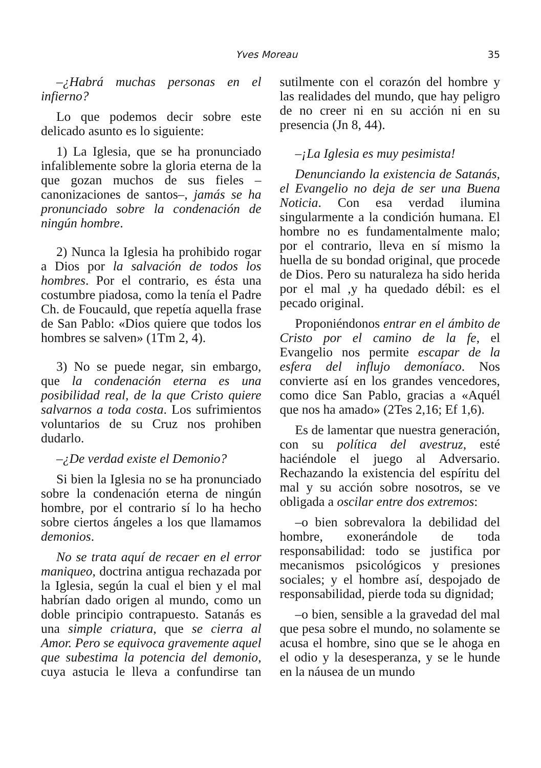Yves Moreau 35
–¿Habrá muchas personas en el infierno?
Lo que podemos decir sobre este delicado asunto es lo siguiente:
1) La Iglesia, que se ha pronunciado infaliblemente sobre la gloria eterna de la que gozan muchos de sus fieles –canonizaciones de santos–, jamás se ha pronunciado sobre la condenación de ningún hombre.
2) Nunca la Iglesia ha prohibido rogar a Dios por la salvación de todos los hombres. Por el contrario, es ésta una costumbre piadosa, como la tenía el Padre Ch. de Foucauld, que repetía aquella frase de San Pablo: «Dios quiere que todos los hombres se salven» (1Tm 2, 4).
3) No se puede negar, sin embargo, que la condenación eterna es una posibilidad real, de la que Cristo quiere salvarnos a toda costa. Los sufrimientos voluntarios de su Cruz nos prohiben dudarlo.
–¿De verdad existe el Demonio?
Si bien la Iglesia no se ha pronunciado sobre la condenación eterna de ningún hombre, por el contrario sí lo ha hecho sobre ciertos ángeles a los que llamamos demonios.
No se trata aquí de recaer en el error maniqueo, doctrina antigua rechazada por la Iglesia, según la cual el bien y el mal habrían dado origen al mundo, como un doble principio contrapuesto. Satanás es una simple criatura, que se cierra al Amor. Pero se equivoca gravemente aquel que subestima la potencia del demonio, cuya astucia le lleva a confundirse tan sutilmente con el corazón del hombre y las realidades del mundo, que hay peligro de no creer ni en su acción ni en su presencia (Jn 8, 44).
–¡La Iglesia es muy pesimista!
Denunciando la existencia de Satanás, el Evangelio no deja de ser una Buena Noticia. Con esa verdad ilumina singularmente a la condición humana. El hombre no es fundamentalmente malo; por el contrario, lleva en sí mismo la huella de su bondad original, que procede de Dios. Pero su naturaleza ha sido herida por el mal ,y ha quedado débil: es el pecado original.
Proponiéndonos entrar en el ámbito de Cristo por el camino de la fe, el Evangelio nos permite escapar de la esfera del influjo demoníaco. Nos convierte así en los grandes vencedores, como dice San Pablo, gracias a «Aquél que nos ha amado» (2Tes 2,16; Ef 1,6).
Es de lamentar que nuestra generación, con su política del avestruz, esté haciéndole el juego al Adversario. Rechazando la existencia del espíritu del mal y su acción sobre nosotros, se ve obligada a oscilar entre dos extremos:
–o bien sobrevalora la debilidad del hombre, exonerándole de toda responsabilidad: todo se justifica por mecanismos psicológicos y presiones sociales; y el hombre así, despojado de responsabilidad, pierde toda su dignidad;
–o bien, sensible a la gravedad del mal que pesa sobre el mundo, no solamente se acusa el hombre, sino que se le ahoga en el odio y la desesperanza, y se le hunde en la náusea de un mundo